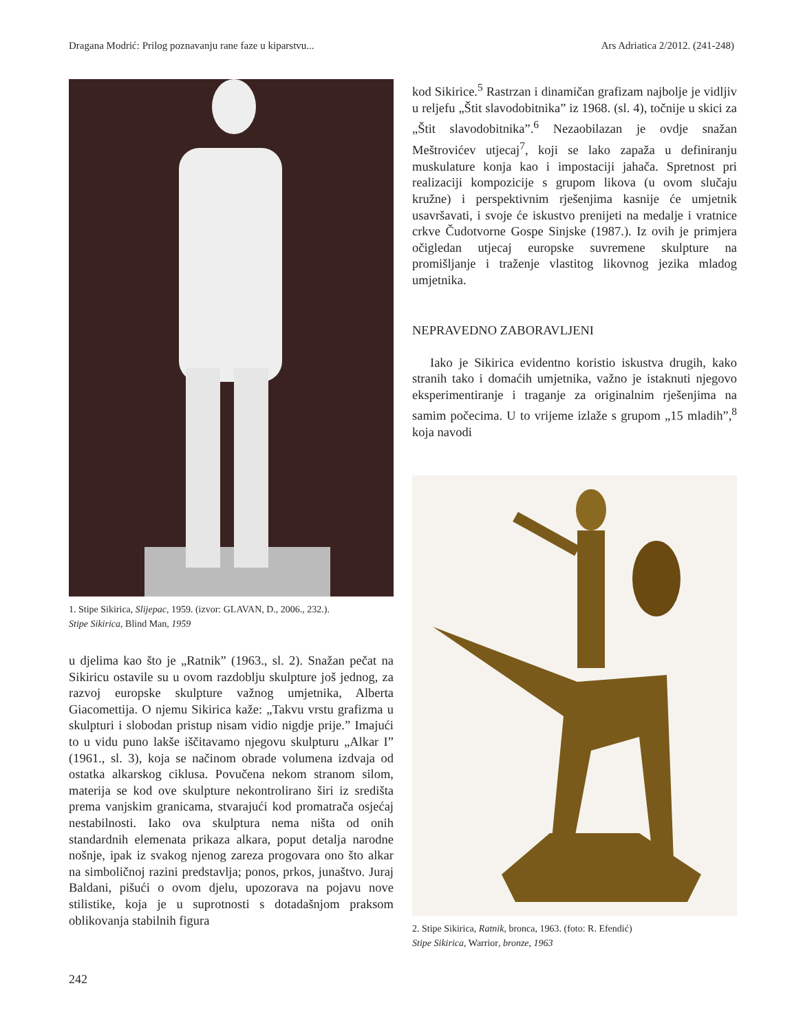Dragana Modrić: Prilog poznavanju rane faze u kiparstvu... Ars Adriatica 2/2012. (241-248)
1. Stipe Sikirica, Slijepac, 1959. (izvor: GLAVAN, D., 2006., 232.).
Stipe Sikirica, Blind Man, 1959
u djelima kao što je „Ratnik” (1963., sl. 2). Snažan pečat na Sikiricu ostavile su u ovom razdoblju skulpture još jednog, za razvoj europske skulpture važnog umjetnika, Alberta Giacomettija. O njemu Sikirica kaže: „Takvu vrstu grafizma u skulpturi i slobodan pristup nisam vidio nigdje prije.” Imajući to u vidu puno lakše iščitavamo njegovu skulpturu „Alkar I” (1961., sl. 3), koja se načinom obrade volumena izdvaja od ostatka alkarskog ciklusa. Povučena nekom stranom silom, materija se kod ove skulpture nekontrolirano širi iz središta prema vanjskim granicama, stvarajući kod promatrača osjećaj nestabilnosti. Iako ova skulptura nema ništa od onih standardnih elemenata prikaza alkara, poput detalja narodne nošnje, ipak iz svakog njenog zareza progovara ono što alkar na simboličnoj razini predstavlja; ponos, prkos, junaštvo. Juraj Baldani, pišući o ovom djelu, upozorava na pojavu nove stilistike, koja je u suprotnosti s dotadašnjom praksom oblikovanja stabilnih figura
kod Sikirice.<sup>5</sup> Rastrzan i dinamičan grafizam najbolje je vidljiv u reljefu „Štit slavodobitnika” iz 1968. (sl. 4), točnije u skici za „Štit slavodobitnika”.<sup>6</sup> Nezaobilazan je ovdje snažan Meštrovićev utjecaj<sup>7</sup>, koji se lako zapaža u definiranju muskulature konja kao i impostaciji jahača. Spretnost pri realizaciji kompozicije s grupom likova (u ovom slučaju kružne) i perspektivnim rješenjima kasnije će umjetnik usavršavati, i svoje će iskustvo prenijeti na medalje i vratnice crkve Čudotvorne Gospe Sinjske (1987.). Iz ovih je primjera očigledan utjecaj europske suvremene skulpture na promišljanje i traženje vlastitog likovnog jezika mladog umjetnika.
NEPRAVEDNO ZABORAVLJENI
Iako je Sikirica evidentno koristio iskustva drugih, kako stranih tako i domaćih umjetnika, važno je istaknuti njegovo eksperimentiranje i traganje za originalnim rješenjima na samim počecima. U to vrijeme izlaže s grupom „15 mladih”,<sup>8</sup> koja navodi
2. Stipe Sikirica, Ratnik, bronca, 1963. (foto: R. Efendić)
Stipe Sikirica, Warrior, bronze, 1963
242